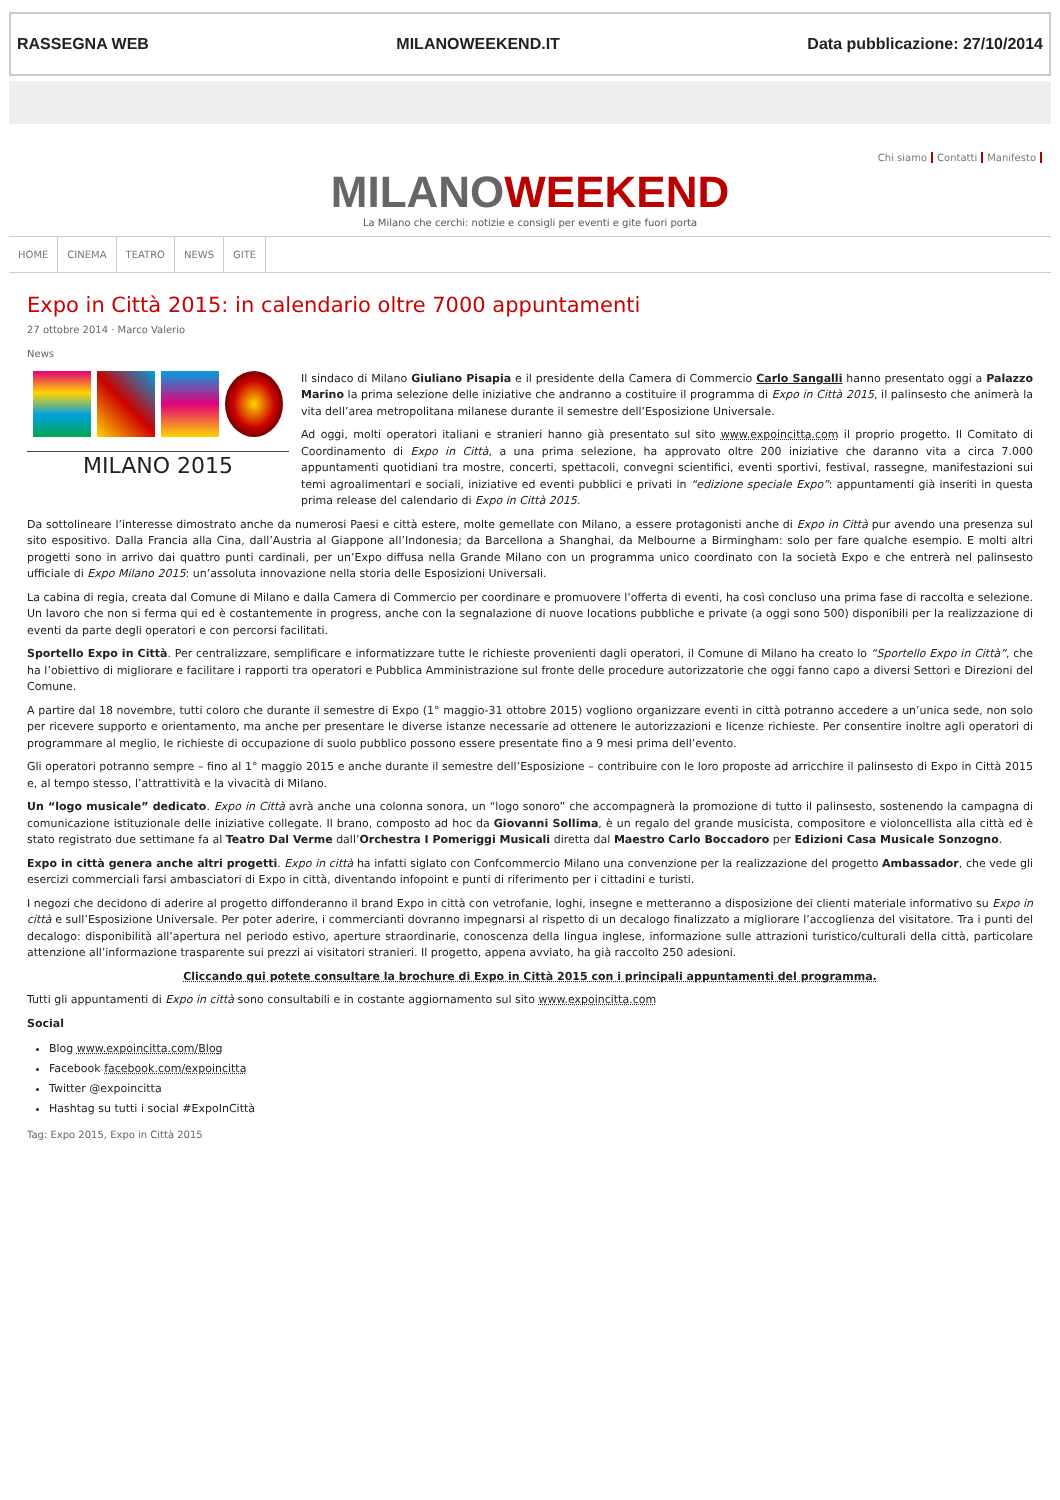RASSEGNA WEB MILANOWEEKEND.IT Data pubblicazione: 27/10/2014
Chi siamo Contatti Manifesto
MILANOWEEKEND
La Milano che cerchi: notizie e consigli per eventi e gite fuori porta
HOME CINEMA TEATRO NEWS GITE
Expo in Città 2015: in calendario oltre 7000 appuntamenti
27 ottobre 2014 · Marco Valerio
News
MILANO 2015
Il sindaco di Milano Giuliano Pisapia e il presidente della Camera di Commercio Carlo Sangalli hanno presentato oggi a Palazzo Marino la prima selezione delle iniziative che andranno a costituire il programma di Expo in Città 2015, il palinsesto che animerà la vita dell’area metropolitana milanese durante il semestre dell’Esposizione Universale.
Ad oggi, molti operatori italiani e stranieri hanno già presentato sul sito www.expoincitta.com il proprio progetto. Il Comitato di Coordinamento di Expo in Città, a una prima selezione, ha approvato oltre 200 iniziative che daranno vita a circa 7.000 appuntamenti quotidiani tra mostre, concerti, spettacoli, convegni scientifici, eventi sportivi, festival, rassegne, manifestazioni sui temi agroalimentari e sociali, iniziative ed eventi pubblici e privati in “edizione speciale Expo”: appuntamenti già inseriti in questa prima release del calendario di Expo in Città 2015.
Da sottolineare l’interesse dimostrato anche da numerosi Paesi e città estere, molte gemellate con Milano, a essere protagonisti anche di Expo in Città pur avendo una presenza sul sito espositivo. Dalla Francia alla Cina, dall’Austria al Giappone all’Indonesia; da Barcellona a Shanghai, da Melbourne a Birmingham: solo per fare qualche esempio. E molti altri progetti sono in arrivo dai quattro punti cardinali, per un’Expo diffusa nella Grande Milano con un programma unico coordinato con la società Expo e che entrerà nel palinsesto ufficiale di Expo Milano 2015: un’assoluta innovazione nella storia delle Esposizioni Universali.
La cabina di regia, creata dal Comune di Milano e dalla Camera di Commercio per coordinare e promuovere l’offerta di eventi, ha così concluso una prima fase di raccolta e selezione. Un lavoro che non si ferma qui ed è costantemente in progress, anche con la segnalazione di nuove locations pubbliche e private (a oggi sono 500) disponibili per la realizzazione di eventi da parte degli operatori e con percorsi facilitati.
Sportello Expo in Città. Per centralizzare, semplificare e informatizzare tutte le richieste provenienti dagli operatori, il Comune di Milano ha creato lo “Sportello Expo in Città”, che ha l’obiettivo di migliorare e facilitare i rapporti tra operatori e Pubblica Amministrazione sul fronte delle procedure autorizzatorie che oggi fanno capo a diversi Settori e Direzioni del Comune.
A partire dal 18 novembre, tutti coloro che durante il semestre di Expo (1° maggio-31 ottobre 2015) vogliono organizzare eventi in città potranno accedere a un’unica sede, non solo per ricevere supporto e orientamento, ma anche per presentare le diverse istanze necessarie ad ottenere le autorizzazioni e licenze richieste. Per consentire inoltre agli operatori di programmare al meglio, le richieste di occupazione di suolo pubblico possono essere presentate fino a 9 mesi prima dell’evento.
Gli operatori potranno sempre – fino al 1° maggio 2015 e anche durante il semestre dell’Esposizione – contribuire con le loro proposte ad arricchire il palinsesto di Expo in Città 2015 e, al tempo stesso, l’attrattività e la vivacità di Milano.
Un “logo musicale” dedicato. Expo in Città avrà anche una colonna sonora, un “logo sonoro” che accompagnerà la promozione di tutto il palinsesto, sostenendo la campagna di comunicazione istituzionale delle iniziative collegate. Il brano, composto ad hoc da Giovanni Sollima, è un regalo del grande musicista, compositore e violoncellista alla città ed è stato registrato due settimane fa al Teatro Dal Verme dall’Orchestra I Pomeriggi Musicali diretta dal Maestro Carlo Boccadoro per Edizioni Casa Musicale Sonzogno.
Expo in città genera anche altri progetti. Expo in città ha infatti siglato con Confcommercio Milano una convenzione per la realizzazione del progetto Ambassador, che vede gli esercizi commerciali farsi ambasciatori di Expo in città, diventando infopoint e punti di riferimento per i cittadini e turisti.
I negozi che decidono di aderire al progetto diffonderanno il brand Expo in città con vetrofanie, loghi, insegne e metteranno a disposizione dei clienti materiale informativo su Expo in città e sull’Esposizione Universale. Per poter aderire, i commercianti dovranno impegnarsi al rispetto di un decalogo finalizzato a migliorare l’accoglienza del visitatore. Tra i punti del decalogo: disponibilità all’apertura nel periodo estivo, aperture straordinarie, conoscenza della lingua inglese, informazione sulle attrazioni turistico/culturali della città, particolare attenzione all’informazione trasparente sui prezzi ai visitatori stranieri. Il progetto, appena avviato, ha già raccolto 250 adesioni.
Cliccando qui potete consultare la brochure di Expo in Città 2015 con i principali appuntamenti del programma.
Tutti gli appuntamenti di Expo in città sono consultabili e in costante aggiornamento sul sito www.expoincitta.com
Social
Blog www.expoincitta.com/Blog
Facebook facebook.com/expoincitta
Twitter @expoincitta
Hashtag su tutti i social #ExpoInCittà
Tag: Expo 2015, Expo in Città 2015